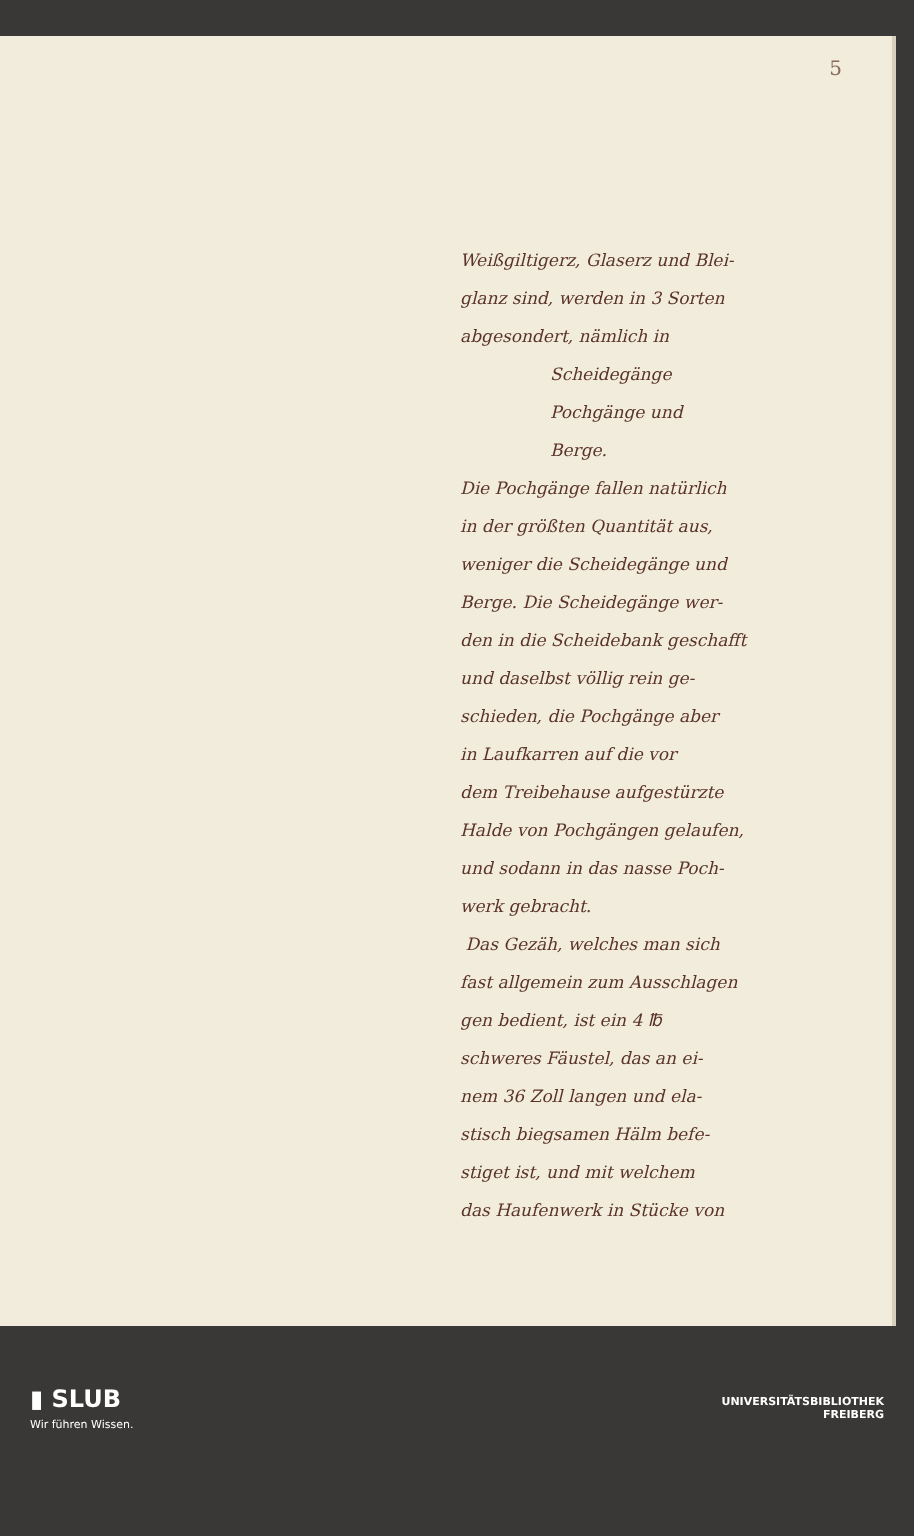5
Weißgiltigerz, Glaserz und Blei-
glanz sind, werden in 3 Sorten
abgesondert, nämlich in
Scheidegänge
Pochgänge und
Berge.
Die Pochgänge fallen natürlich
in der größten Quantität aus,
weniger die Scheidegänge und
Berge. Die Scheidegänge wer-
den in die Scheidebank geschafft
und daselbst völlig rein ge-
schieden, die Pochgänge aber
in Laufkarren auf die vor
dem Treibehause aufgestürzte
Halde von Pochgängen gelaufen,
und sodann in das nasse Poch-
werk gebracht.
Das Gezäh, welches man sich
fast allgemein zum Ausschlagen
gen bedient, ist ein 4 ℔
schweres Fäustel, das an ei-
nem 36 Zoll langen und ela-
stisch biegsamen Hälm befe-
stiget ist, und mit welchem
das Haufenwerk in Stücke von
▮ SLUB
Wir führen Wissen.
UNIVERSITÄTSBIBLIOTHEK
FREIBERG